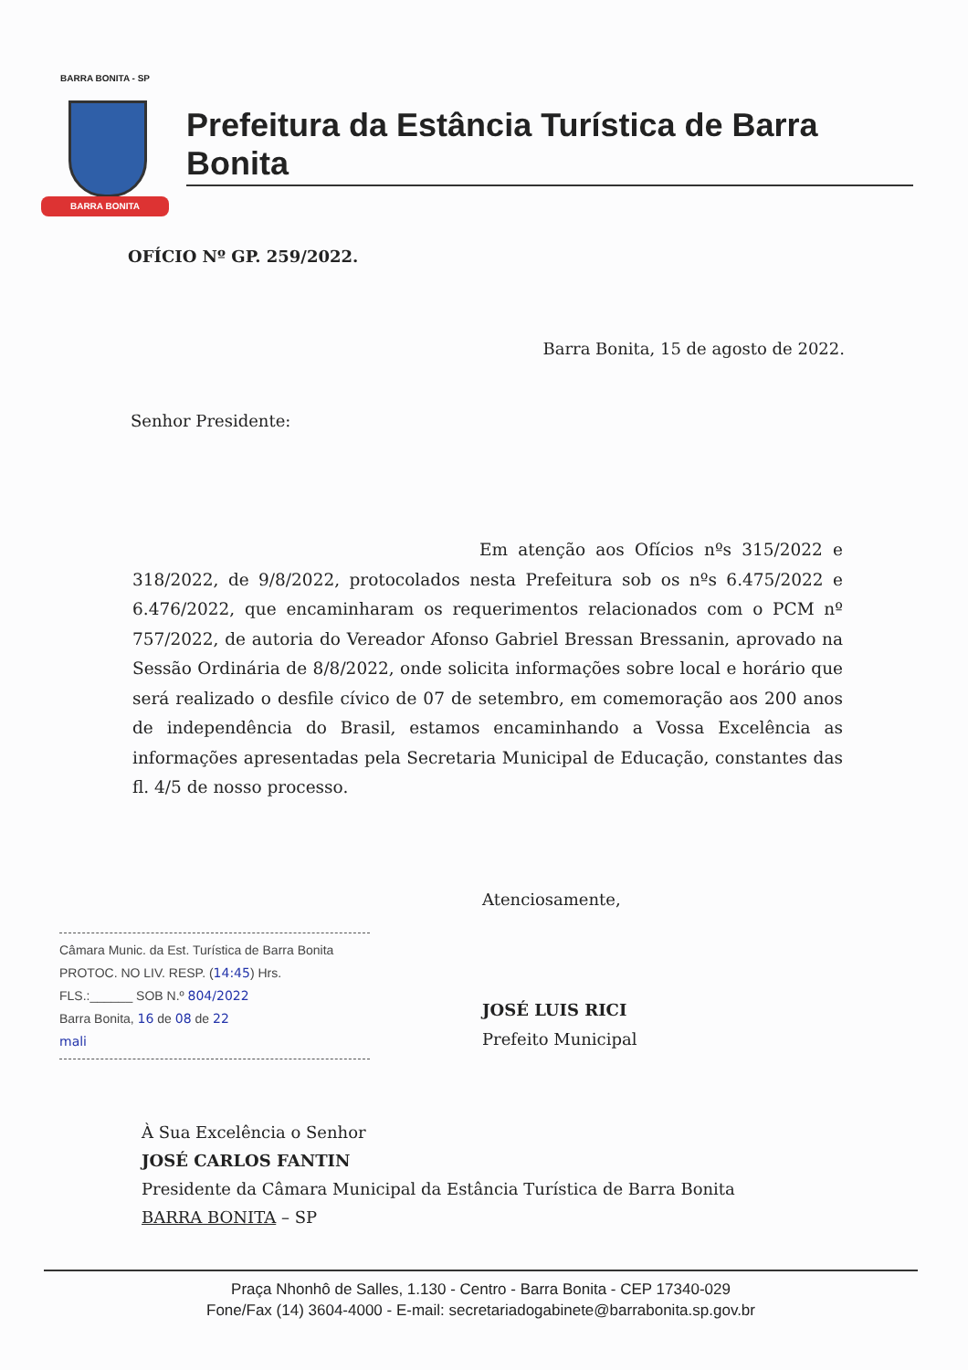BARRA BONITA - SP
BARRA BONITA
Prefeitura da Estância Turística de Barra Bonita
OFÍCIO Nº GP. 259/2022.
Barra Bonita, 15 de agosto de 2022.
Senhor Presidente:
Em atenção aos Ofícios nºs 315/2022 e 318/2022, de 9/8/2022, protocolados nesta Prefeitura sob os nºs 6.475/2022 e 6.476/2022, que encaminharam os requerimentos relacionados com o PCM nº 757/2022, de autoria do Vereador Afonso Gabriel Bressan Bressanin, aprovado na Sessão Ordinária de 8/8/2022, onde solicita informações sobre local e horário que será realizado o desfile cívico de 07 de setembro, em comemoração aos 200 anos de independência do Brasil, estamos encaminhando a Vossa Excelência as informações apresentadas pela Secretaria Municipal de Educação, constantes das fl. 4/5 de nosso processo.
Atenciosamente,
Câmara Munic. da Est. Turística de Barra Bonita
PROTOC. NO LIV. RESP. (14:45) Hrs.
FLS.:______ SOB N.º 804/2022
Barra Bonita, 16 de 08 de 22
mali
JOSÉ LUIS RICI
Prefeito Municipal
À Sua Excelência o Senhor
JOSÉ CARLOS FANTIN
Presidente da Câmara Municipal da Estância Turística de Barra Bonita
BARRA BONITA – SP
Praça Nhonhô de Salles, 1.130 - Centro - Barra Bonita - CEP 17340-029
Fone/Fax (14) 3604-4000 - E-mail: secretariadogabinete@barrabonita.sp.gov.br